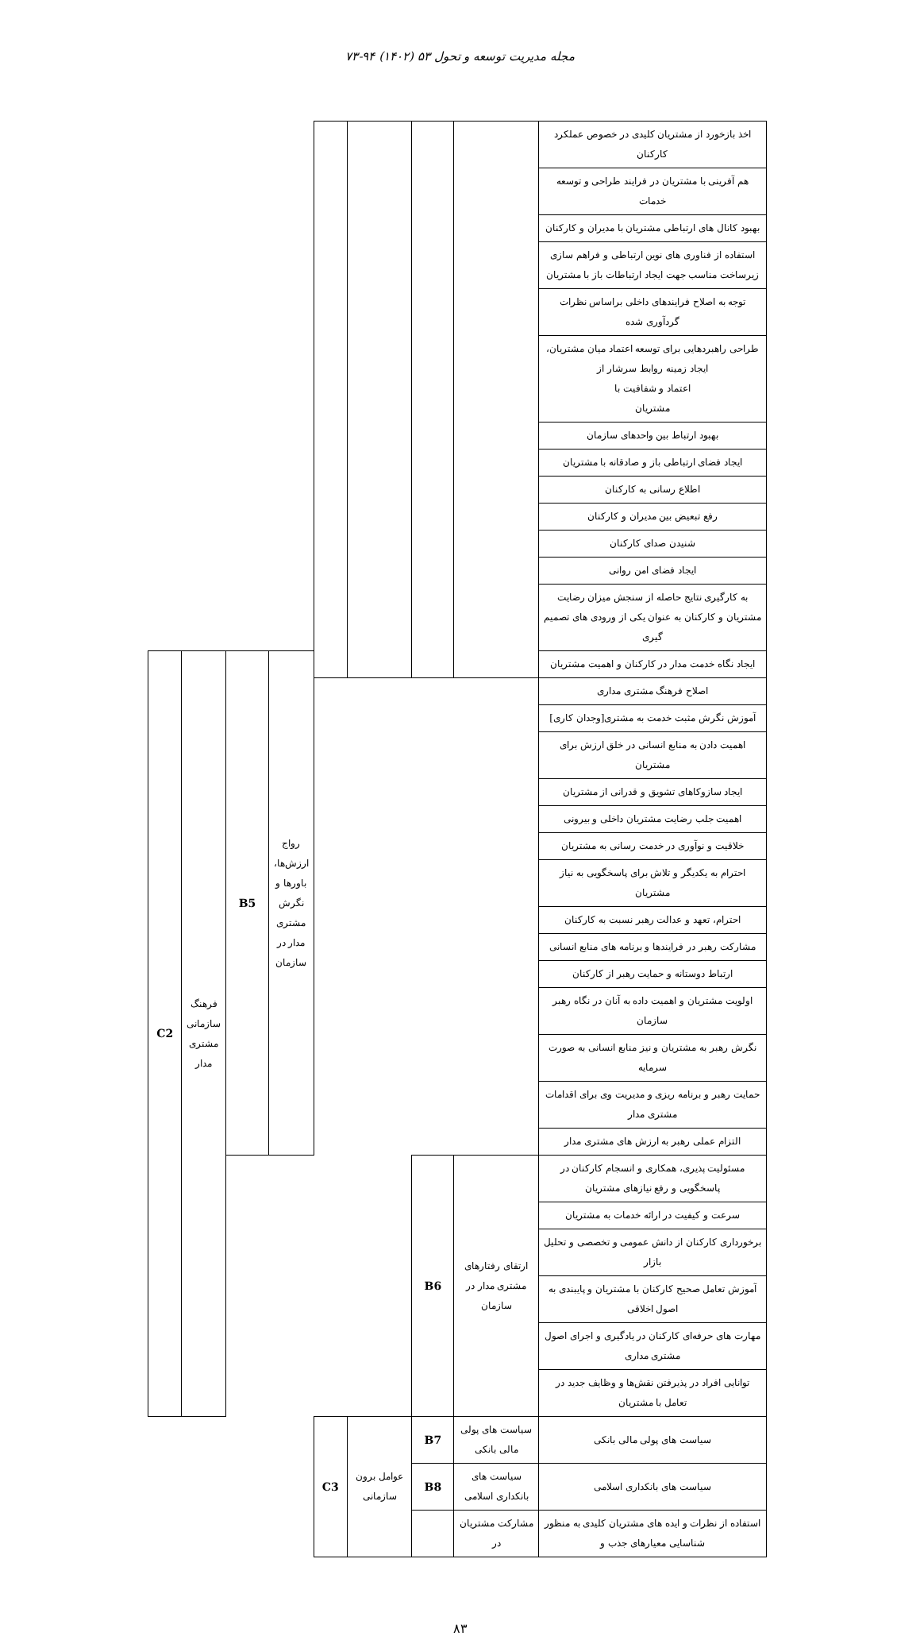مجله مدیریت توسعه و تحول ۵۳ (۱۴۰۲) ۹۴-۷۳
| اخذ بازخورد از مشتریان کلیدی در خصوص عملکرد کارکنان | | | | | | | | |
| هم آفرینی با مشتریان در فرایند طراحی و توسعه خدمات | | | | | | | | |
| بهبود کانال های ارتباطی مشتریان با مدیران و کارکنان | | | | | | | | |
| استفاده از فناوری های نوین ارتباطی و فراهم سازی زیرساخت مناسب جهت ایجاد ارتباطات باز با مشتریان | | | | | | | | |
| توجه به اصلاح فرایندهای داخلی براساس نظرات گردآوری شده | | | | | | | | |
| طراحی راهبردهایی برای توسعه اعتماد میان مشتریان، ایجاد زمینه روابط سرشار از اعتماد و شفافیت با مشتریان | | | | | | | | |
| بهبود ارتباط بین واحدهای سازمان | | | | | | | | |
| ایجاد فضای ارتباطی باز و صادقانه با مشتریان | | | | | | | | |
| اطلاع رسانی به کارکنان | | | | | | | | |
| رفع تبعیض بین مدیران و کارکنان | | | | | | | | |
| شنیدن صدای کارکنان | | | | | | | | |
| ایجاد فضای امن روانی | | | | | | | | |
| به کارگیری نتایج حاصله از سنجش میزان رضایت مشتریان و کارکنان به عنوان یکی از ورودی های تصمیم گیری | | | | | | | | |
| ایجاد نگاه خدمت مدار در کارکنان و اهمیت مشتریان | | | | | رواج ارزش‌ها، باورها و نگرش مشتری مدار در سازمان | B5 | فرهنگ سازمانی مشتری مدار | C2 |
| اصلاح فرهنگ مشتری مداری | | | | | | | | |
| آموزش نگرش مثبت خدمت به مشتری[وجدان کاری] | | | | | | | | |
| اهمیت دادن به منابع انسانی در خلق ارزش برای مشتریان | | | | | | | | |
| ایجاد سازوکاهای تشویق و قدرانی از مشتریان | | | | | | | | |
| اهمیت جلب رضایت مشتریان داخلی و بیرونی | | | | | | | | |
| خلاقیت و نوآوری در خدمت رسانی به مشتریان | | | | | | | | |
| احترام به یکدیگر و تلاش برای پاسخگویی به نیاز مشتریان | | | | | | | | |
| احترام، تعهد و عدالت رهبر نسبت به کارکنان | | | | | | | | |
| مشارکت رهبر در فرایندها و برنامه های منابع انسانی | | | | | | | | |
| ارتباط دوستانه و حمایت رهبر از کارکنان | | | | | | | | |
| اولویت مشتریان و اهمیت داده به آنان در نگاه رهبر سازمان | | | | | | | | |
| نگرش رهبر به مشتریان و نیز منابع انسانی به صورت سرمایه | | | | | | | | |
| حمایت رهبر و برنامه ریزی و مدیریت وی برای اقدامات مشتری مدار | | | | | | | | |
| التزام عملی رهبر به ارزش های مشتری مدار | | | | | | | | |
| مسئولیت پذیری، همکاری و انسجام کارکنان در پاسخگویی و رفع نیازهای مشتریان | ارتقای رفتارهای مشتری مدار در سازمان | B6 | | | | | | |
| سرعت و کیفیت در ارائه خدمات به مشتریان | | | | | | | | |
| برخورداری کارکنان از دانش عمومی و تخصصی و تحلیل بازار | | | | | | | | |
| آموزش تعامل صحیح کارکنان با مشتریان و پایبندی به اصول اخلاقی | | | | | | | | |
| مهارت های حرفه‌ای کارکنان در یادگیری و اجرای اصول مشتری مداری | | | | | | | | |
| توانایی افراد در پذیرفتن نقش‌ها و وظایف جدید در تعامل با مشتریان | | | | | | | | |
| سیاست های پولی مالی بانکی | سیاست های پولی مالی بانکی | B7 | عوامل برون سازمانی | C3 | | | | |
| سیاست های بانکداری اسلامی | سیاست های بانکداری اسلامی | B8 | | | | | | |
| استفاده از نظرات و ایده های مشتریان کلیدی به منظور شناسایی معیارهای جذب و | مشارکت مشتریان در | | | | | | | |
۸۳